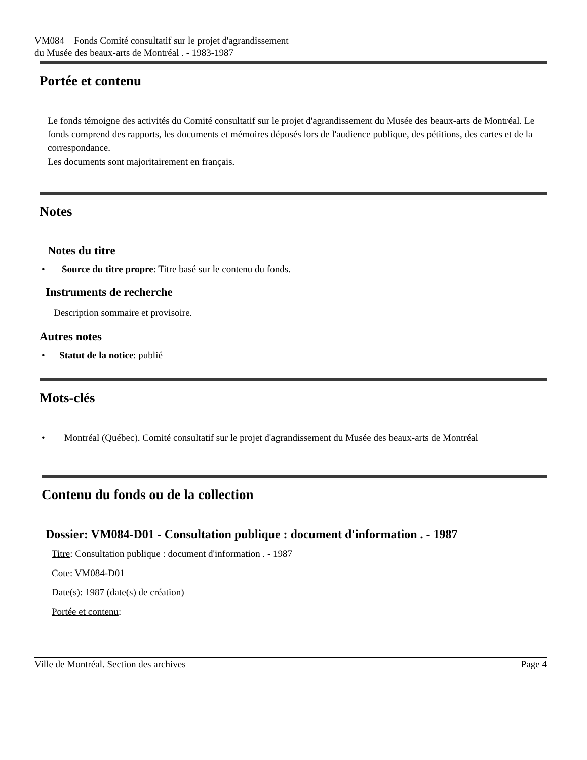VM084 Fonds Comité consultatif sur le projet d'agrandissement
du Musée des beaux-arts de Montréal . - 1983-1987
Portée et contenu
Le fonds témoigne des activités du Comité consultatif sur le projet d'agrandissement du Musée des beaux-arts de Montréal. Le fonds comprend des rapports, les documents et mémoires déposés lors de l'audience publique, des pétitions, des cartes et de la correspondance.
Les documents sont majoritairement en français.
Notes
Notes du titre
• Source du titre propre: Titre basé sur le contenu du fonds.
Instruments de recherche
Description sommaire et provisoire.
Autres notes
• Statut de la notice: publié
Mots-clés
• Montréal (Québec). Comité consultatif sur le projet d'agrandissement du Musée des beaux-arts de Montréal
Contenu du fonds ou de la collection
Dossier: VM084-D01 - Consultation publique : document d'information . - 1987
Titre: Consultation publique : document d'information . - 1987
Cote: VM084-D01
Date(s): 1987 (date(s) de création)
Portée et contenu:
Ville de Montréal. Section des archives Page 4